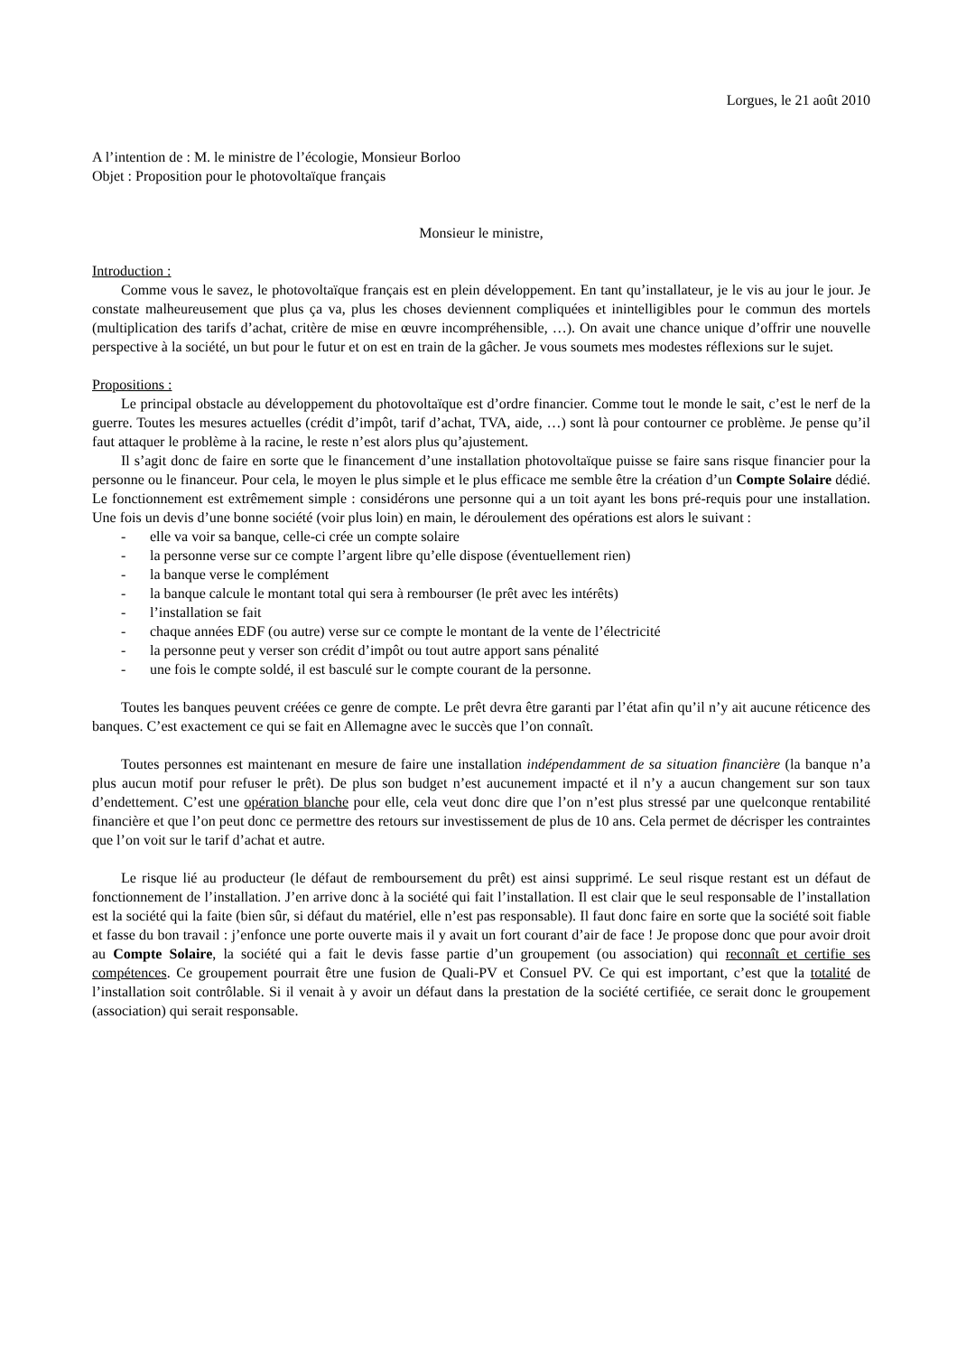Lorgues, le 21 août 2010
A l’intention de : M. le ministre de l’écologie, Monsieur Borloo
Objet : Proposition pour le photovoltaïque français
Monsieur le ministre,
Introduction :
Comme vous le savez, le photovoltaïque français est en plein développement. En tant qu’installateur, je le vis au jour le jour. Je constate malheureusement que plus ça va, plus les choses deviennent compliquées et inintelligibles pour le commun des mortels (multiplication des tarifs d’achat, critère de mise en œuvre incompréhensible, …). On avait une chance unique d’offrir une nouvelle perspective à la société, un but pour le futur et on est en train de la gâcher. Je vous soumets mes modestes réflexions sur le sujet.
Propositions :
Le principal obstacle au développement du photovoltaïque est d’ordre financier. Comme tout le monde le sait, c’est le nerf de la guerre. Toutes les mesures actuelles (crédit d’impôt, tarif d’achat, TVA, aide, …) sont là pour contourner ce problème. Je pense qu’il faut attaquer le problème à la racine, le reste n’est alors plus qu’ajustement.
Il s’agit donc de faire en sorte que le financement d’une installation photovoltaïque puisse se faire sans risque financier pour la personne ou le financeur. Pour cela, le moyen le plus simple et le plus efficace me semble être la création d’un Compte Solaire dédié. Le fonctionnement est extrêmement simple : considérons une personne qui a un toit ayant les bons pré-requis pour une installation. Une fois un devis d’une bonne société (voir plus loin) en main, le déroulement des opérations est alors le suivant :
- elle va voir sa banque, celle-ci crée un compte solaire
- la personne verse sur ce compte l’argent libre qu’elle dispose (éventuellement rien)
- la banque verse le complément
- la banque calcule le montant total qui sera à rembourser (le prêt avec les intérêts)
- l’installation se fait
- chaque années EDF (ou autre) verse sur ce compte le montant de la vente de l’électricité
- la personne peut y verser son crédit d’impôt ou tout autre apport sans pénalité
- une fois le compte soldé, il est basculé sur le compte courant de la personne.
Toutes les banques peuvent créées ce genre de compte. Le prêt devra être garanti par l’état afin qu’il n’y ait aucune réticence des banques. C’est exactement ce qui se fait en Allemagne avec le succès que l’on connaît.
Toutes personnes est maintenant en mesure de faire une installation indépendamment de sa situation financière (la banque n’a plus aucun motif pour refuser le prêt). De plus son budget n’est aucunement impacté et il n’y a aucun changement sur son taux d’endettement. C’est une opération blanche pour elle, cela veut donc dire que l’on n’est plus stressé par une quelconque rentabilité financière et que l’on peut donc ce permettre des retours sur investissement de plus de 10 ans. Cela permet de décrisper les contraintes que l’on voit sur le tarif d’achat et autre.
Le risque lié au producteur (le défaut de remboursement du prêt) est ainsi supprimé. Le seul risque restant est un défaut de fonctionnement de l’installation. J’en arrive donc à la société qui fait l’installation. Il est clair que le seul responsable de l’installation est la société qui la faite (bien sûr, si défaut du matériel, elle n’est pas responsable). Il faut donc faire en sorte que la société soit fiable et fasse du bon travail : j’enfonce une porte ouverte mais il y avait un fort courant d’air de face ! Je propose donc que pour avoir droit au Compte Solaire, la société qui a fait le devis fasse partie d’un groupement (ou association) qui reconnaît et certifie ses compétences. Ce groupement pourrait être une fusion de Quali-PV et Consuel PV. Ce qui est important, c’est que la totalité de l’installation soit contrôlable. Si il venait à y avoir un défaut dans la prestation de la société certifiée, ce serait donc le groupement (association) qui serait responsable.